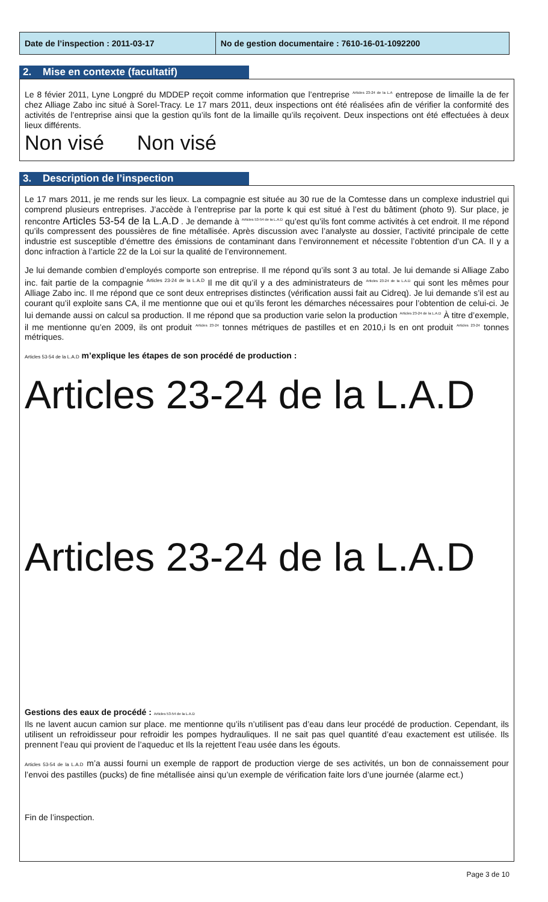| Date de l’inspection : 2011-03-17 | No de gestion documentaire : 7610-16-01-1092200 |
2. Mise en contexte (facultatif)
Le 8 févier 2011, Lyne Longpré du MDDEP reçoit comme information que l’entreprise <sup>Articles 23-24 de la L.A</sup> entrepose de limaille la de fer chez Alliage Zabo inc situé à Sorel-Tracy. Le 17 mars 2011, deux inspections ont été réalisées afin de vérifier la conformité des activités de l’entreprise ainsi que la gestion qu’ils font de la limaille qu’ils reçoivent. Deux inspections ont été effectuées à deux lieux différents.
Non visé Non visé
3. Description de l’inspection
Le 17 mars 2011, je me rends sur les lieux. La compagnie est située au 30 rue de la Comtesse dans un complexe industriel qui comprend plusieurs entreprises. J’accède à l’entreprise par la porte k qui est situé à l’est du bâtiment (photo 9). Sur place, je rencontre Articles 53-54 de la L.A.D . Je demande à <sup>Articles 53-54 de la L.A.D</sup> qu’est qu’ils font comme activités à cet endroit. Il me répond qu’ils compressent des poussières de fine métallisée. Après discussion avec l’analyste au dossier, l’activité principale de cette industrie est susceptible d’émettre des émissions de contaminant dans l’environnement et nécessite l’obtention d’un CA. Il y a donc infraction à l’article 22 de la Loi sur la qualité de l’environnement.
Je lui demande combien d’employés comporte son entreprise. Il me répond qu’ils sont 3 au total. Je lui demande si Alliage Zabo inc. fait partie de la compagnie <sup>Articles 23-24 de la L.A.D</sup> Il me dit qu’il y a des administrateurs de <sup>Articles 23-24 de la L.A.D</sup> qui sont les mêmes pour Alliage Zabo inc. Il me répond que ce sont deux entreprises distinctes (vérification aussi fait au Cidreq). Je lui demande s’il est au courant qu’il exploite sans CA, il me mentionne que oui et qu’ils feront les démarches nécessaires pour l’obtention de celui-ci. Je lui demande aussi on calcul sa production. Il me répond que sa production varie selon la production <sup>Articles 23-24 de la L.A.D</sup> À titre d’exemple, il me mentionne qu’en 2009, ils ont produit <sup>Articles 23-24</sup> tonnes métriques de pastilles et en 2010,i ls en ont produit <sup>Articles 23-24</sup> tonnes métriques.
Articles 53-54 de la L.A.D m’explique les étapes de son procédé de production :
Articles 23-24 de la L.A.D
Articles 23-24 de la L.A.D
Gestions des eaux de procédé : Articles 53-54 de la L.A.D
Ils ne lavent aucun camion sur place. me mentionne qu’ils n’utilisent pas d’eau dans leur procédé de production. Cependant, ils utilisent un refroidisseur pour refroidir les pompes hydrauliques. Il ne sait pas quel quantité d’eau exactement est utilisée. Ils prennent l’eau qui provient de l’aqueduc et Ils la rejettent l’eau usée dans les égouts.
Articles 53-54 de la L.A.D m’a aussi fourni un exemple de rapport de production vierge de ses activités, un bon de connaissement pour l’envoi des pastilles (pucks) de fine métallisée ainsi qu’un exemple de vérification faite lors d’une journée (alarme ect.)
Fin de l’inspection.
Page 3 de 10